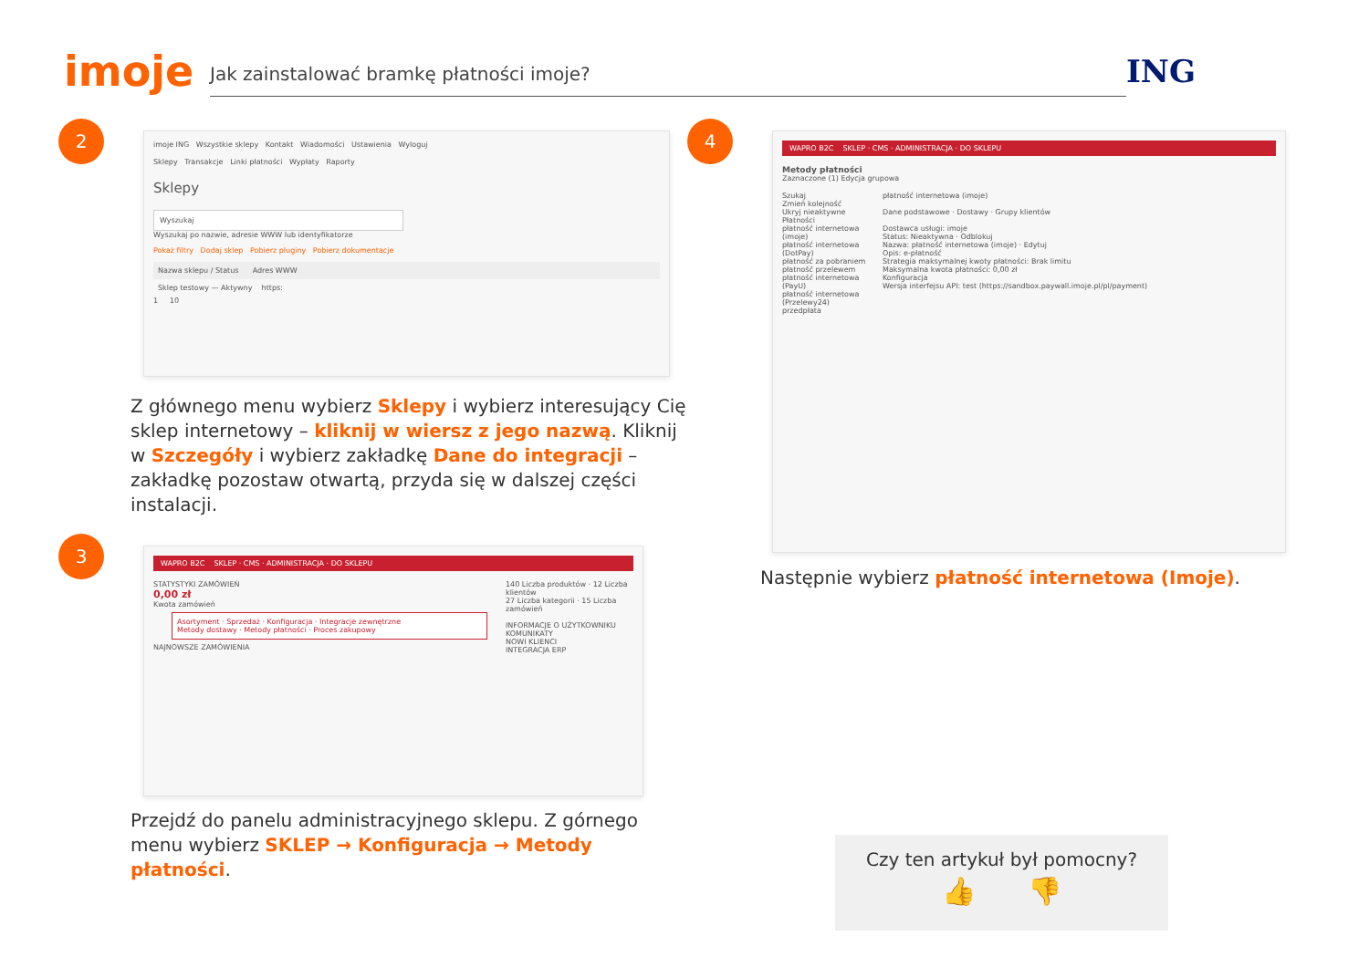imoje
Jak zainstalować bramkę płatności imoje?
ING
2
imoje ING Wszystkie sklepy Kontakt Wiadomości Ustawienia Wyloguj
Sklepy Transakcje Linki płatności Wypłaty Raporty
Sklepy
Wyszukaj
Wyszukaj po nazwie, adresie WWW lub identyfikatorze
Pokaż filtry Dodaj sklep Pobierz pluginy Pobierz dokumentacje
Nazwa sklepu / Status Adres WWW
Sklep testowy — Aktywny https:
1 10
Z głównego menu wybierz Sklepy i wybierz interesujący Cię sklep internetowy – kliknij w wiersz z jego nazwą. Kliknij w Szczegóły i wybierz zakładkę Dane do integracji – zakładkę pozostaw otwartą, przyda się w dalszej części instalacji.
4
WAPRO B2C SKLEP · CMS · ADMINISTRACJA · DO SKLEPU
Metody płatności
Zaznaczone (1) Edycja grupowa
Szukaj
Zmień kolejność
Ukryj nieaktywne
Płatności
płatność internetowa (imoje)
płatność internetowa (DotPay)
płatność za pobraniem
płatność przelewem
płatność internetowa (PayU)
płatność internetowa (Przelewy24)
przedpłata
płatność internetowa (imoje)
Dane podstawowe · Dostawy · Grupy klientów
Dostawca usługi: imoje
Status: Nieaktywna · Odblokuj
Nazwa: płatność internetowa (imoje) · Edytuj
Opis: e-płatność
Strategia maksymalnej kwoty płatności: Brak limitu
Maksymalna kwota płatności: 0,00 zł
Konfiguracja
Wersja interfejsu API: test (https://sandbox.paywall.imoje.pl/pl/payment)
Następnie wybierz płatność internetowa (Imoje).
3
WAPRO B2C SKLEP · CMS · ADMINISTRACJA · DO SKLEPU
STATYSTYKI ZAMÓWIEŃ
0,00 zł
Kwota zamówień
Asortyment · Sprzedaż · Konfiguracja · Integracje zewnętrzne
Metody dostawy · Metody płatności · Proces zakupowy
NAJNOWSZE ZAMÓWIENIA
140 Liczba produktów · 12 Liczba klientów
27 Liczba kategorii · 15 Liczba zamówień
INFORMACJE O UŻYTKOWNIKU
KOMUNIKATY
NOWI KLIENCI
INTEGRACJA ERP
Przejdź do panelu administracyjnego sklepu. Z górnego menu wybierz SKLEP → Konfiguracja → Metody płatności.
Czy ten artykuł był pomocny?
👍 👎